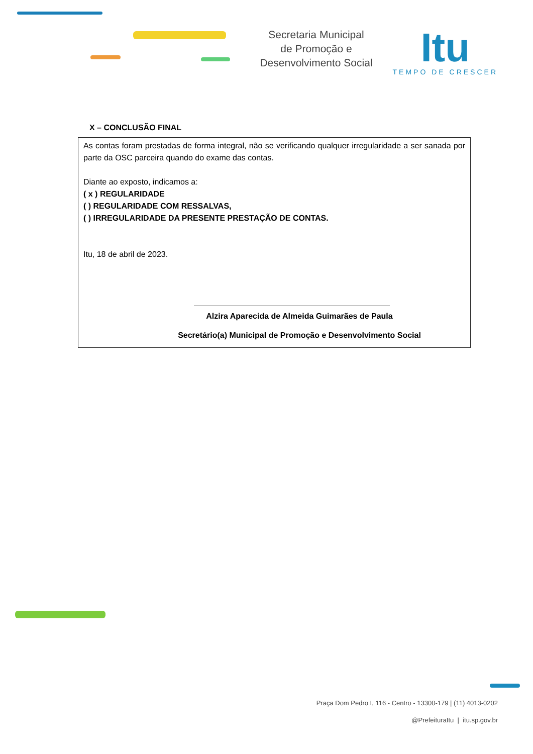Secretaria Municipal
de Promoção e
Desenvolvimento Social
Itu
TEMPO DE CRESCER
X – CONCLUSÃO FINAL
As contas foram prestadas de forma integral, não se verificando qualquer irregularidade a ser sanada por parte da OSC parceira quando do exame das contas.
Diante ao exposto, indicamos a:
( x ) REGULARIDADE
( ) REGULARIDADE COM RESSALVAS,
( ) IRREGULARIDADE DA PRESENTE PRESTAÇÃO DE CONTAS.
Itu, 18 de abril de 2023.
Alzira Aparecida de Almeida Guimarães de Paula
Secretário(a) Municipal de Promoção e Desenvolvimento Social
Praça Dom Pedro I, 116 - Centro - 13300-179 | (11) 4013-0202
@PrefeituraItu | itu.sp.gov.br